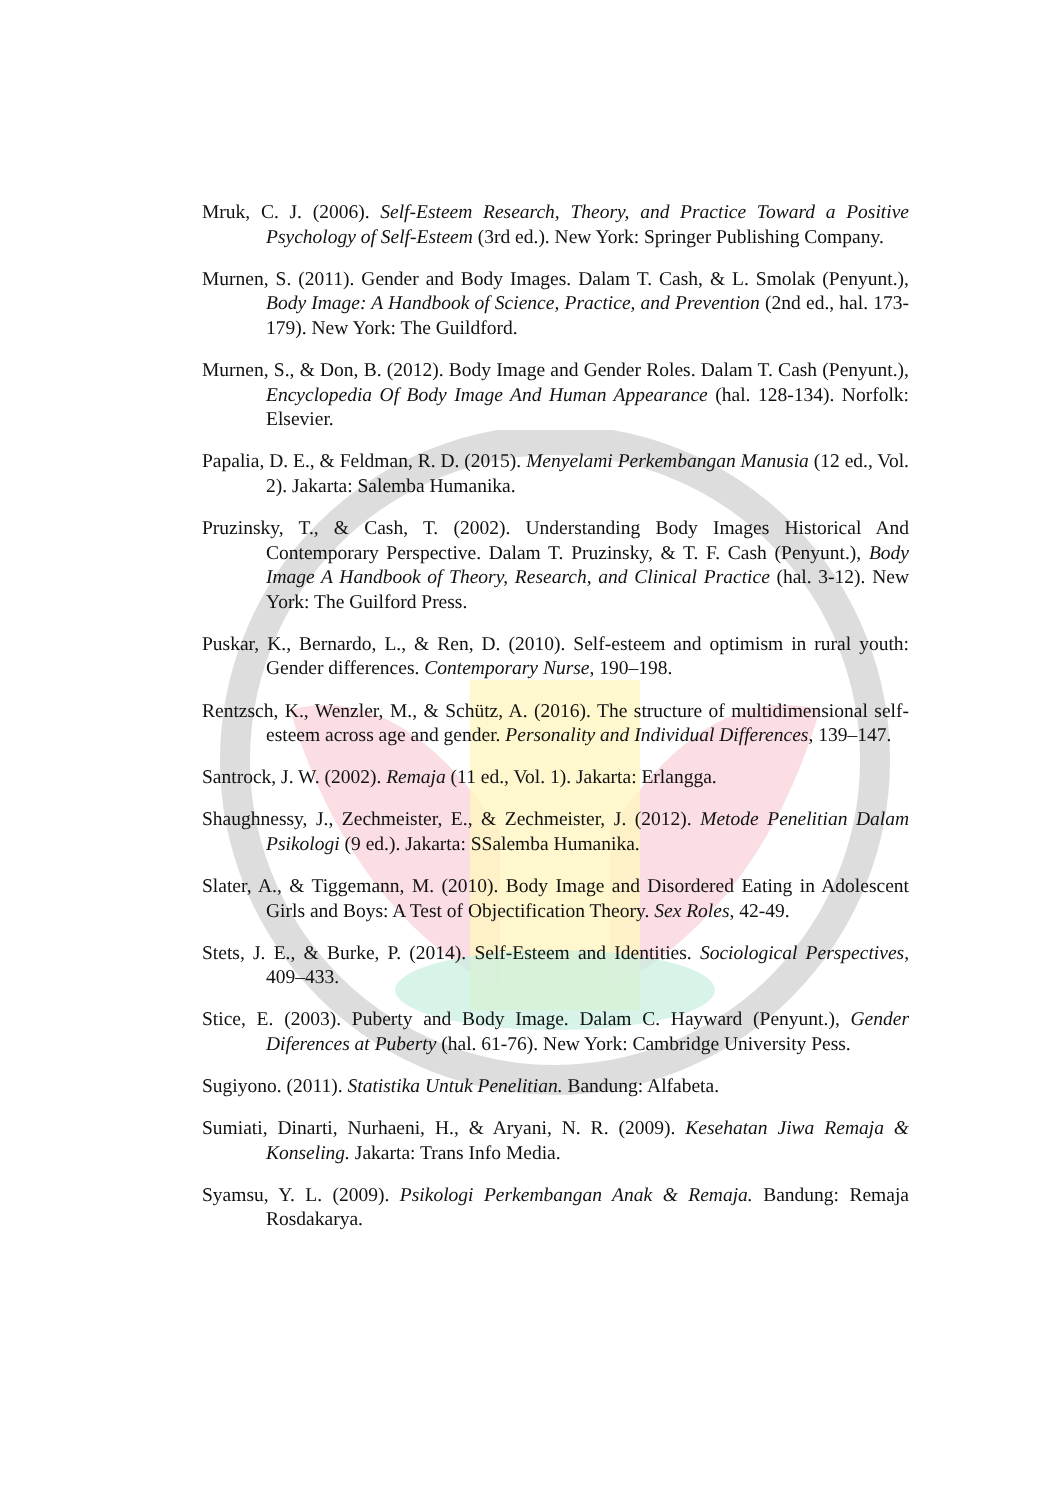Mruk, C. J. (2006). Self-Esteem Research, Theory, and Practice Toward a Positive Psychology of Self-Esteem (3rd ed.). New York: Springer Publishing Company.
Murnen, S. (2011). Gender and Body Images. Dalam T. Cash, & L. Smolak (Penyunt.), Body Image: A Handbook of Science, Practice, and Prevention (2nd ed., hal. 173-179). New York: The Guildford.
Murnen, S., & Don, B. (2012). Body Image and Gender Roles. Dalam T. Cash (Penyunt.), Encyclopedia Of Body Image And Human Appearance (hal. 128-134). Norfolk: Elsevier.
Papalia, D. E., & Feldman, R. D. (2015). Menyelami Perkembangan Manusia (12 ed., Vol. 2). Jakarta: Salemba Humanika.
Pruzinsky, T., & Cash, T. (2002). Understanding Body Images Historical And Contemporary Perspective. Dalam T. Pruzinsky, & T. F. Cash (Penyunt.), Body Image A Handbook of Theory, Research, and Clinical Practice (hal. 3-12). New York: The Guilford Press.
Puskar, K., Bernardo, L., & Ren, D. (2010). Self-esteem and optimism in rural youth: Gender differences. Contemporary Nurse, 190–198.
Rentzsch, K., Wenzler, M., & Schütz, A. (2016). The structure of multidimensional self-esteem across age and gender. Personality and Individual Differences, 139–147.
Santrock, J. W. (2002). Remaja (11 ed., Vol. 1). Jakarta: Erlangga.
Shaughnessy, J., Zechmeister, E., & Zechmeister, J. (2012). Metode Penelitian Dalam Psikologi (9 ed.). Jakarta: SSalemba Humanika.
Slater, A., & Tiggemann, M. (2010). Body Image and Disordered Eating in Adolescent Girls and Boys: A Test of Objectification Theory. Sex Roles, 42-49.
Stets, J. E., & Burke, P. (2014). Self-Esteem and Identities. Sociological Perspectives, 409–433.
Stice, E. (2003). Puberty and Body Image. Dalam C. Hayward (Penyunt.), Gender Diferences at Puberty (hal. 61-76). New York: Cambridge University Pess.
Sugiyono. (2011). Statistika Untuk Penelitian. Bandung: Alfabeta.
Sumiati, Dinarti, Nurhaeni, H., & Aryani, N. R. (2009). Kesehatan Jiwa Remaja & Konseling. Jakarta: Trans Info Media.
Syamsu, Y. L. (2009). Psikologi Perkembangan Anak & Remaja. Bandung: Remaja Rosdakarya.